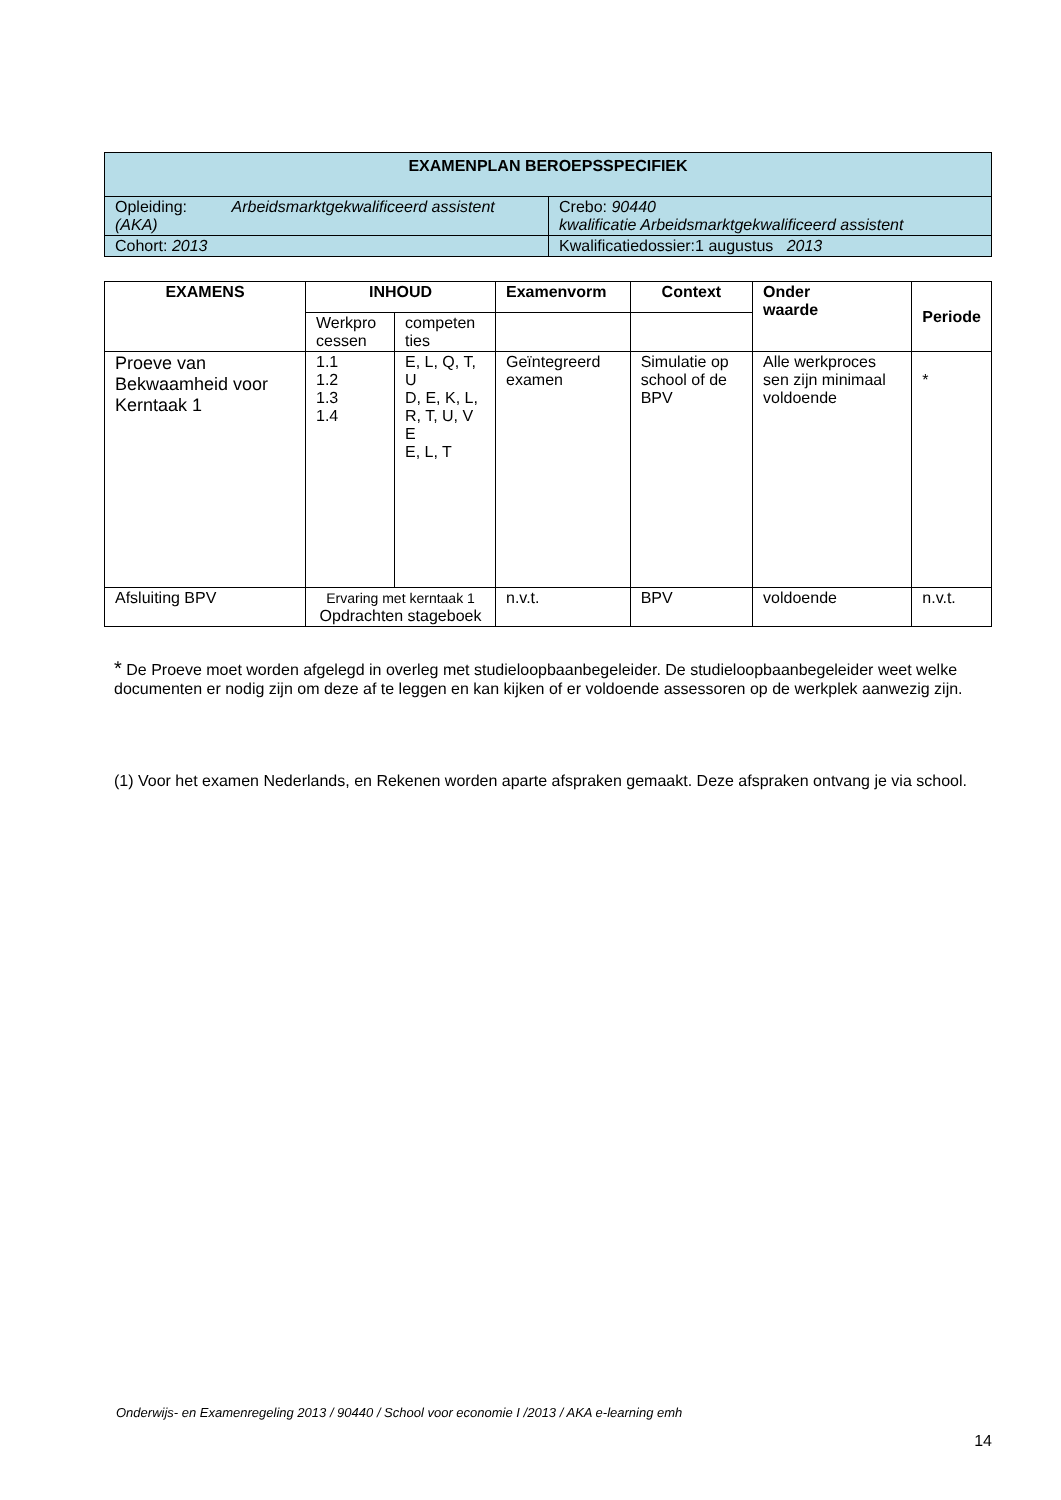| EXAMENPLAN BEROEPSSPECIFIEK | |
| --- | --- |
| Opleiding: Arbeidsmarktgekwalificeerd assistent (AKA) | Crebo: 90440 kwalificatie Arbeidsmarktgekwalificeerd assistent |
| Cohort: 2013 | Kwalificatiedossier:1 augustus 2013 |
| EXAMENS | INHOUD | | Examenvorm | Context | Onder waarde | Periode |
| --- | --- | --- | --- | --- | --- | --- |
| | Werkpro cessen | competen ties | | | | |
| Proeve van Bekwaamheid voor Kerntaak 1 | 1.1 1.2 1.3 1.4 | E, L, Q, T, U D, E, K, L, R, T, U, V E E, L, T | Geïntegreerd examen | Simulatie op school of de BPV | Alle werkproces sen zijn minimaal voldoende | * |
| Afsluiting BPV | Ervaring met kerntaak 1 Opdrachten stageboek | | n.v.t. | BPV | voldoende | n.v.t. |
* De Proeve moet worden afgelegd in overleg met studieloopbaanbegeleider. De studieloopbaanbegeleider weet welke documenten er nodig zijn om deze af te leggen en kan kijken of er voldoende assessoren op de werkplek aanwezig zijn.
(1) Voor het examen Nederlands, en Rekenen worden aparte afspraken gemaakt. Deze afspraken ontvang je via school.
Onderwijs- en Examenregeling 2013 / 90440 / School voor economie I /2013 / AKA e-learning emh
14